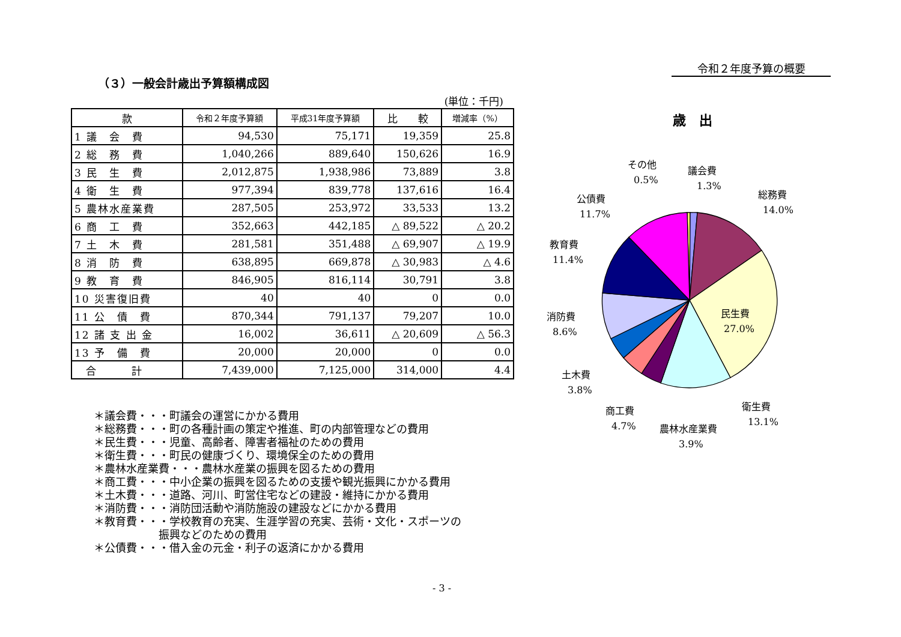令和２年度予算の概要
（３）一般会計歳出予算額構成図
(単位：千円)
| 款 | 令和２年度予算額 | 平成31年度予算額 | 比 較 | 増減率（%） |
| --- | --- | --- | --- | --- |
| 1 議 会 費 | 94,530 | 75,171 | 19,359 | 25.8 |
| 2 総 務 費 | 1,040,266 | 889,640 | 150,626 | 16.9 |
| 3 民 生 費 | 2,012,875 | 1,938,986 | 73,889 | 3.8 |
| 4 衛 生 費 | 977,394 | 839,778 | 137,616 | 16.4 |
| 5 農林水産業費 | 287,505 | 253,972 | 33,533 | 13.2 |
| 6 商 工 費 | 352,663 | 442,185 | △ 89,522 | △ 20.2 |
| 7 土 木 費 | 281,581 | 351,488 | △ 69,907 | △ 19.9 |
| 8 消 防 費 | 638,895 | 669,878 | △ 30,983 | △ 4.6 |
| 9 教 育 費 | 846,905 | 816,114 | 30,791 | 3.8 |
| 10 災害復旧費 | 40 | 40 | 0 | 0.0 |
| 11 公 債 費 | 870,344 | 791,137 | 79,207 | 10.0 |
| 12 諸 支 出 金 | 16,002 | 36,611 | △ 20,609 | △ 56.3 |
| 13 予 備 費 | 20,000 | 20,000 | 0 | 0.0 |
| 合 計 | 7,439,000 | 7,125,000 | 314,000 | 4.4 |
＊議会費・・・町議会の運営にかかる費用
＊総務費・・・町の各種計画の策定や推進、町の内部管理などの費用
＊民生費・・・児童、高齢者、障害者福祉のための費用
＊衛生費・・・町民の健康づくり、環境保全のための費用
＊農林水産業費・・・農林水産業の振興を図るための費用
＊商工費・・・中小企業の振興を図るための支援や観光振興にかかる費用
＊土木費・・・道路、河川、町営住宅などの建設・維持にかかる費用
＊消防費・・・消防団活動や消防施設の建設などにかかる費用
＊教育費・・・学校教育の充実、生涯学習の充実、芸術・文化・スポーツの
　　　　　　振興などのための費用
＊公債費・・・借入金の元金・利子の返済にかかる費用
歳　出
その他
0.5%
議会費
1.3%
総務費
14.0%
公債費
11.7%
教育費
11.4%
民生費
27.0%
消防費
8.6%
土木費
3.8%
商工費
4.7%
衛生費
13.1%
農林水産業費
3.9%
- 3 -